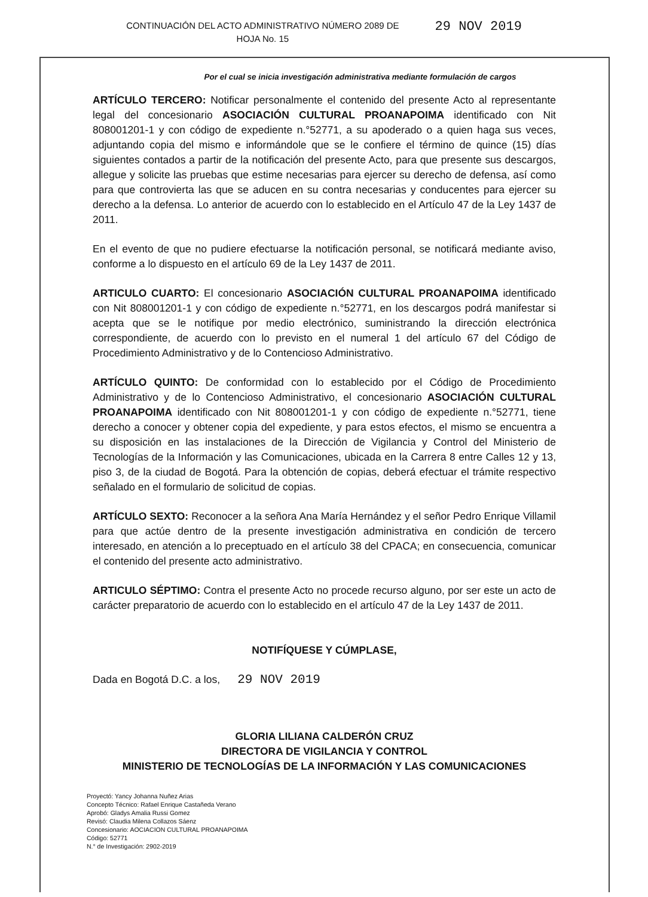CONTINUACIÓN DEL ACTO ADMINISTRATIVO NÚMERO 2089 DE
HOJA No. 15
29 NOV 2019
Por el cual se inicia investigación administrativa mediante formulación de cargos
ARTÍCULO TERCERO: Notificar personalmente el contenido del presente Acto al representante legal del concesionario ASOCIACIÓN CULTURAL PROANAPOIMA identificado con Nit 808001201-1 y con código de expediente n.°52771, a su apoderado o a quien haga sus veces, adjuntando copia del mismo e informándole que se le confiere el término de quince (15) días siguientes contados a partir de la notificación del presente Acto, para que presente sus descargos, allegue y solicite las pruebas que estime necesarias para ejercer su derecho de defensa, así como para que controvierta las que se aducen en su contra necesarias y conducentes para ejercer su derecho a la defensa. Lo anterior de acuerdo con lo establecido en el Artículo 47 de la Ley 1437 de 2011.
En el evento de que no pudiere efectuarse la notificación personal, se notificará mediante aviso, conforme a lo dispuesto en el artículo 69 de la Ley 1437 de 2011.
ARTICULO CUARTO: El concesionario ASOCIACIÓN CULTURAL PROANAPOIMA identificado con Nit 808001201-1 y con código de expediente n.°52771, en los descargos podrá manifestar si acepta que se le notifique por medio electrónico, suministrando la dirección electrónica correspondiente, de acuerdo con lo previsto en el numeral 1 del artículo 67 del Código de Procedimiento Administrativo y de lo Contencioso Administrativo.
ARTÍCULO QUINTO: De conformidad con lo establecido por el Código de Procedimiento Administrativo y de lo Contencioso Administrativo, el concesionario ASOCIACIÓN CULTURAL PROANAPOIMA identificado con Nit 808001201-1 y con código de expediente n.°52771, tiene derecho a conocer y obtener copia del expediente, y para estos efectos, el mismo se encuentra a su disposición en las instalaciones de la Dirección de Vigilancia y Control del Ministerio de Tecnologías de la Información y las Comunicaciones, ubicada en la Carrera 8 entre Calles 12 y 13, piso 3, de la ciudad de Bogotá. Para la obtención de copias, deberá efectuar el trámite respectivo señalado en el formulario de solicitud de copias.
ARTÍCULO SEXTO: Reconocer a la señora Ana María Hernández y el señor Pedro Enrique Villamil para que actúe dentro de la presente investigación administrativa en condición de tercero interesado, en atención a lo preceptuado en el artículo 38 del CPACA; en consecuencia, comunicar el contenido del presente acto administrativo.
ARTICULO SÉPTIMO: Contra el presente Acto no procede recurso alguno, por ser este un acto de carácter preparatorio de acuerdo con lo establecido en el artículo 47 de la Ley 1437 de 2011.
NOTIFÍQUESE Y CÚMPLASE,
Dada en Bogotá D.C. a los, 29 NOV 2019
GLORIA LILIANA CALDERÓN CRUZ
DIRECTORA DE VIGILANCIA Y CONTROL
MINISTERIO DE TECNOLOGÍAS DE LA INFORMACIÓN Y LAS COMUNICACIONES
Proyectó: Yancy Johanna Nuñez Arias
Concepto Técnico: Rafael Enrique Castañeda Verano
Aprobó: Gladys Amalia Russi Gomez
Revisó: Claudia Milena Collazos Sáenz
Concesionario: AOCIACION CULTURAL PROANAPOIMA
Código: 52771
N.° de Investigación: 2902-2019